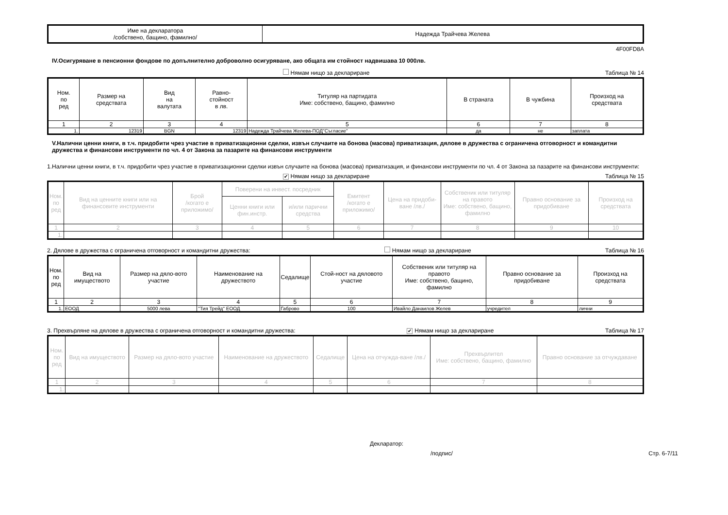| Име на декларатора /собствено, бащино, фамилно/ | Надежда Трайчева Желева |
4F00FD8A
IV.Осигуряване в пенсионни фондове по допълнително доброволно осигуряване, ако общата им стойност надвишава 10 000лв.
Нямам нищо за деклариране Таблица № 14
| Ном. по ред | Размер на средствата | Вид на валутата | Равно- стойност в лв. | Титуляр на партидата Име: собствено, бащино, фамилно | В страната | В чужбина | Произход на средствата |
| --- | --- | --- | --- | --- | --- | --- | --- |
| 1 | 2 | 3 | 4 | 5 | 6 | 7 | 8 |
| 1. | 12319 | BGN | 12319 | Надежда Трайчева Желева-ПОД"Съгласие" | да | не | заплата |
V.Налични ценни книги, в т.ч. придобити чрез участие в приватизационни сделки, извън случаите на бонова (масова) приватизация, дялове в дружества с ограничена отговорност и командитни дружества и финансови инструменти по чл. 4 от Закона за пазарите на финансови инструменти
1.Налични ценни книги, в т.ч. придобити чрез участие в приватизационни сделки извън случаите на бонова (масова) приватизация, и финансови инструменти по чл. 4 от Закона за пазарите на финансови инструменти:
✔ Нямам нищо за деклариране Таблица № 15
| Ном. по ред | Вид на ценните книги или на финансовите инструменти | Брой /когато е приложимо/ | Поверени на инвест. посредник | | Емитент /когато е приложимо/ | Цена на придоби-ване /лв./ | Собственик или титуляр на правото Име: собствено, бащино, фамилно | Правно основание за придобиване | Произход на средствата |
| --- | --- | --- | --- | --- | --- | --- | --- | --- | --- |
| | | | Ценни книги или фин.инстр. | и/или парични средства | | | | | |
| 1 | 2 | 3 | 4 | 5 | 6 | 7 | 8 | 9 | 10 |
| 1. | | | | | | | | | |
2. Дялове в дружества с ограничена отговорност и командитни дружества: Нямам нищо за деклариране Таблица № 16
| Ном. по ред | Вид на имуществото | Размер на дяло-вото участие | Наименование на дружеството | Седалище | Стой-ност на дяловото участие | Собственик или титуляр на правото Име: собствено, бащино, фамилно | Правно основание за придобиване | Произход на средствата |
| --- | --- | --- | --- | --- | --- | --- | --- | --- |
| 1 | 2 | 3 | 4 | 5 | 6 | 7 | 8 | 9 |
| 1. | ЕООД | 5000 лева | "Тия Трейд" ЕООД | Габрово | 100 | Ивайло Данаилов Желев | учредител | лични |
3. Прехвърляне на дялове в дружества с ограничена отговорност и командитни дружества: ✔ Нямам нищо за деклариране Таблица № 17
| Ном. по ред | Вид на имуществото | Размер на дяло-вото участие | Наименование на дружеството | Седалище | Цена на отчужда-ване /лв./ | Прехвърлител Име: собствено, бащино, фамилно | Правно основание за отчуждаване |
| --- | --- | --- | --- | --- | --- | --- | --- |
| 1 | 2 | 3 | 4 | 5 | 6 | 7 | 8 |
| 1. | | | | | | | |
Декларатор:
/подпис/ Стр. 6-7/11